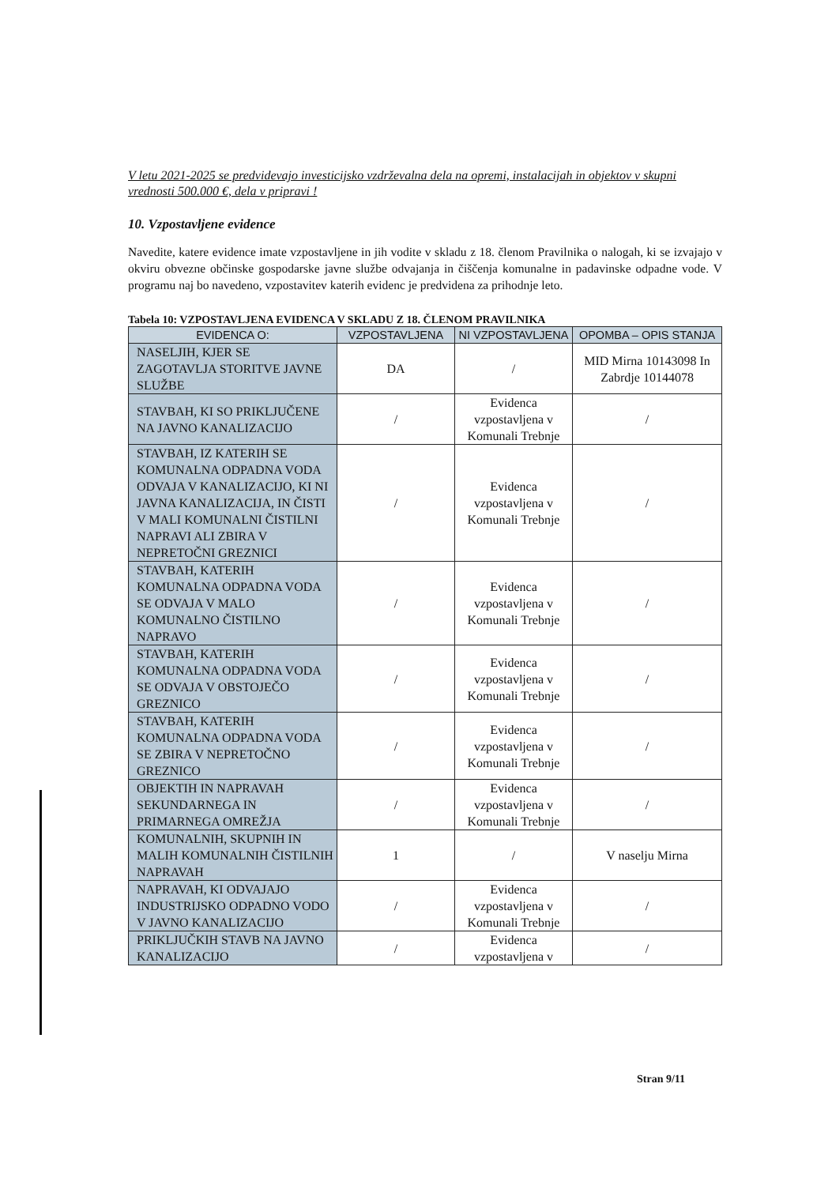V letu 2021-2025 se predvidevajo investicijsko vzdrževalna dela na opremi, instalacijah in objektov v skupni vrednosti 500.000 €, dela v pripravi !
10. Vzpostavljene evidence
Navedite, katere evidence imate vzpostavljene in jih vodite v skladu z 18. členom Pravilnika o nalogah, ki se izvajajo v okviru obvezne občinske gospodarske javne službe odvajanja in čiščenja komunalne in padavinske odpadne vode. V programu naj bo navedeno, vzpostavitev katerih evidenc je predvidena za prihodnje leto.
Tabela 10: VZPOSTAVLJENA EVIDENCA V SKLADU Z 18. ČLENOM PRAVILNIKA
| EVIDENCA O: | VZPOSTAVLJENA | NI VZPOSTAVLJENA | OPOMBA – OPIS STANJA |
| --- | --- | --- | --- |
| NASELJIH, KJER SE ZAGOTAVLJA STORITVE JAVNE SLUŽBE | DA | / | MID Mirna 10143098 In Zabrdje 10144078 |
| STAVBAH, KI SO PRIKLJUČENE NA JAVNO KANALIZACIJO | / | Evidenca vzpostavljena v Komunali Trebnje | / |
| STAVBAH, IZ KATERIH SE KOMUNALNA ODPADNA VODA ODVAJA V KANALIZACIJO, KI NI JAVNA KANALIZACIJA, IN ČISTI V MALI KOMUNALNI ČISTILNI NAPRAVI ALI ZBIRA V NEPRETOČNI GREZNICI | / | Evidenca vzpostavljena v Komunali Trebnje | / |
| STAVBAH, KATERIH KOMUNALNA ODPADNA VODA SE ODVAJA V MALO KOMUNALNO ČISTILNO NAPRAVO | / | Evidenca vzpostavljena v Komunali Trebnje | / |
| STAVBAH, KATERIH KOMUNALNA ODPADNA VODA SE ODVAJA V OBSTOJEČO GREZNICO | / | Evidenca vzpostavljena v Komunali Trebnje | / |
| STAVBAH, KATERIH KOMUNALNA ODPADNA VODA SE ZBIRA V NEPRETOČNO GREZNICO | / | Evidenca vzpostavljena v Komunali Trebnje | / |
| OBJEKTIH IN NAPRAVAH SEKUNDARNEGA IN PRIMARNEGA OMREŽJA | / | Evidenca vzpostavljena v Komunali Trebnje | / |
| KOMUNALNIH, SKUPNIH IN MALIH KOMUNALNIH ČISTILNIH NAPRAVAH | 1 | / | V naselju Mirna |
| NAPRAVAH, KI ODVAJAJO INDUSTRIJSKO ODPADNO VODO V JAVNO KANALIZACIJO | / | Evidenca vzpostavljena v Komunali Trebnje | / |
| PRIKLJUČKIH STAVB NA JAVNO KANALIZACIJO | / | Evidenca vzpostavljena v | / |
Stran 9/11